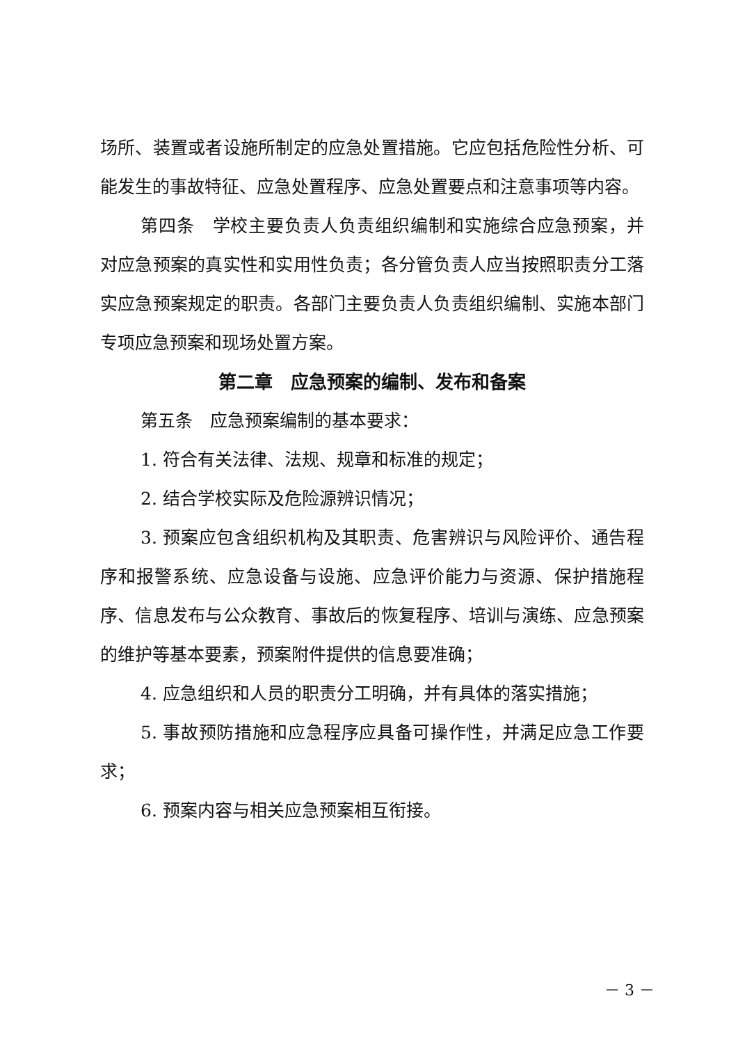场所、装置或者设施所制定的应急处置措施。它应包括危险性分析、可能发生的事故特征、应急处置程序、应急处置要点和注意事项等内容。
第四条　学校主要负责人负责组织编制和实施综合应急预案，并对应急预案的真实性和实用性负责；各分管负责人应当按照职责分工落实应急预案规定的职责。各部门主要负责人负责组织编制、实施本部门专项应急预案和现场处置方案。
第二章　应急预案的编制、发布和备案
第五条　应急预案编制的基本要求：
1. 符合有关法律、法规、规章和标准的规定；
2. 结合学校实际及危险源辨识情况；
3. 预案应包含组织机构及其职责、危害辨识与风险评价、通告程序和报警系统、应急设备与设施、应急评价能力与资源、保护措施程序、信息发布与公众教育、事故后的恢复程序、培训与演练、应急预案的维护等基本要素，预案附件提供的信息要准确；
4. 应急组织和人员的职责分工明确，并有具体的落实措施；
5. 事故预防措施和应急程序应具备可操作性，并满足应急工作要求；
6. 预案内容与相关应急预案相互衔接。
－ 3 －